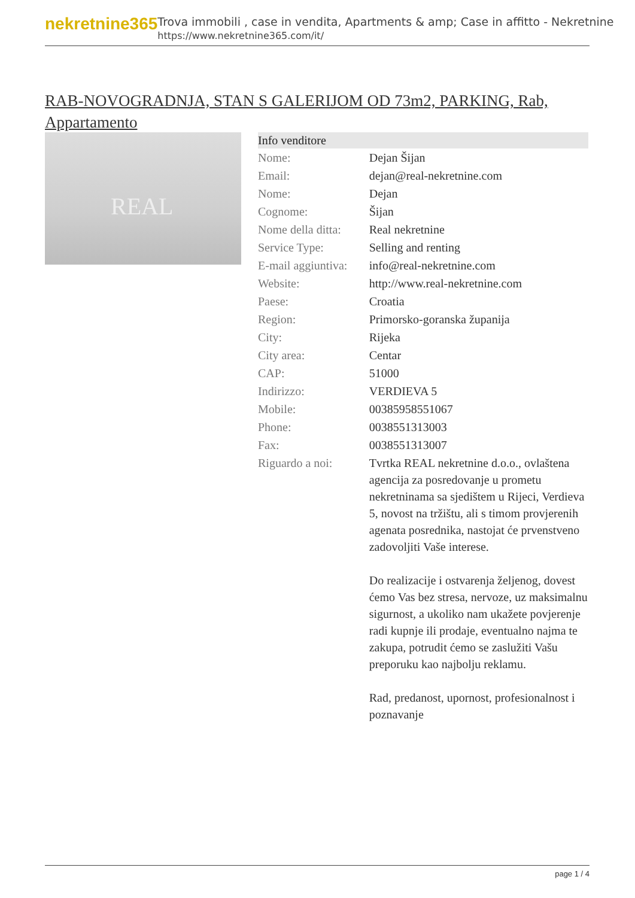nekretnine365
Trova immobili , case in vendita, Apartments & amp; Case in affitto - Nekretnine
https://www.nekretnine365.com/it/
RAB-NOVOGRADNJA, STAN S GALERIJOM OD 73m2, PARKING, Rab, Appartamento
REAL
| Info venditore | |
| --- | --- |
| Nome: | Dejan Šijan |
| Email: | dejan@real-nekretnine.com |
| Nome: | Dejan |
| Cognome: | Šijan |
| Nome della ditta: | Real nekretnine |
| Service Type: | Selling and renting |
| E-mail aggiuntiva: | info@real-nekretnine.com |
| Website: | http://www.real-nekretnine.com |
| Paese: | Croatia |
| Region: | Primorsko-goranska županija |
| City: | Rijeka |
| City area: | Centar |
| CAP: | 51000 |
| Indirizzo: | VERDIEVA 5 |
| Mobile: | 00385958551067 |
| Phone: | 0038551313003 |
| Fax: | 0038551313007 |
| Riguardo a noi: | Tvrtka REAL nekretnine d.o.o., ovlaštena agencija za posredovanje u prometu nekretninama sa sjedištem u Rijeci, Verdieva 5, novost na tržištu, ali s timom provjerenih agenata posrednika, nastojat će prvenstveno zadovoljiti Vaše interese. Do realizacije i ostvarenja željenog, dovest ćemo Vas bez stresa, nervoze, uz maksimalnu sigurnost, a ukoliko nam ukažete povjerenje radi kupnje ili prodaje, eventualno najma te zakupa, potrudit ćemo se zaslužiti Vašu preporuku kao najbolju reklamu. Rad, predanost, upornost, profesionalnost i poznavanje |
page 1 / 4